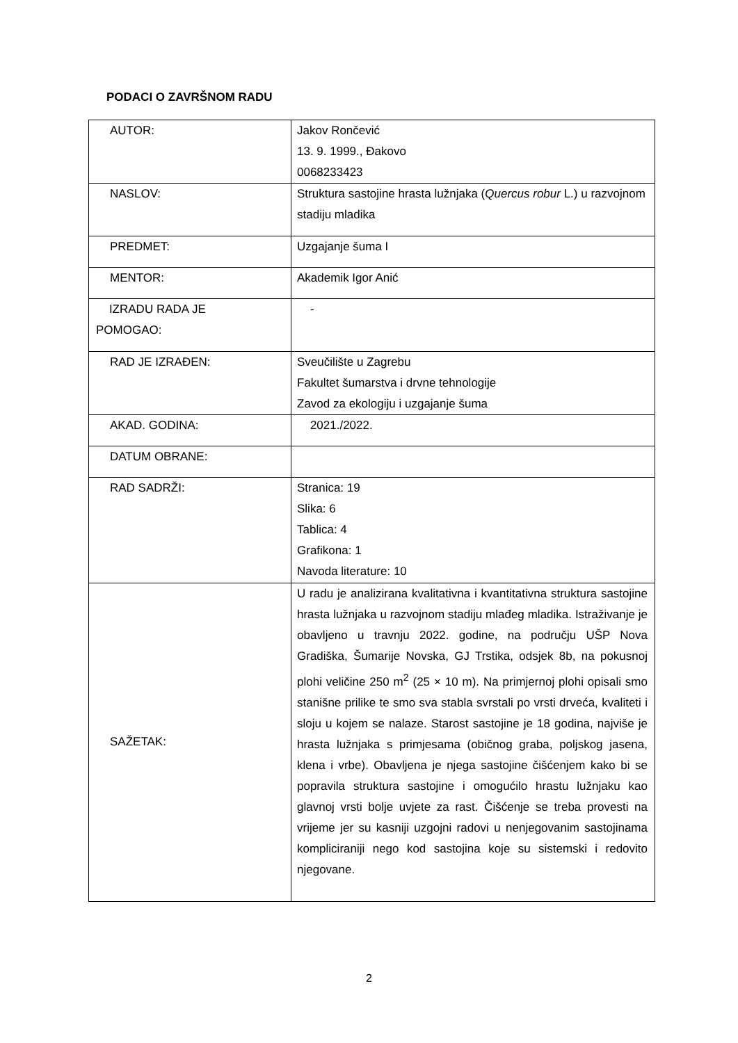PODACI O ZAVRŠNOM RADU
| AUTOR: | Jakov Rončević 13. 9. 1999., Đakovo 0068233423 |
| NASLOV: | Struktura sastojine hrasta lužnjaka ( Quercus robur L.) u razvojnom stadiju mladika |
| PREDMET: | Uzgajanje šuma I |
| MENTOR: | Akademik Igor Anić |
| IZRADU RADA JE POMOGAO: | - |
| RAD JE IZRAĐEN: | Sveučilište u Zagrebu Fakultet šumarstva i drvne tehnologije Zavod za ekologiju i uzgajanje šuma |
| AKAD. GODINA: | 2021./2022. |
| DATUM OBRANE: | |
| RAD SADRŽI: | Stranica: 19 Slika: 6 Tablica: 4 Grafikona: 1 Navoda literature: 10 |
| SAŽETAK: | U radu je analizirana kvalitativna i kvantitativna struktura sastojine hrasta lužnjaka u razvojnom stadiju mlađeg mladika. Istraživanje je obavljeno u travnju 2022. godine, na području UŠP Nova Gradiška, Šumarije Novska, GJ Trstika, odsjek 8b, na pokusnoj plohi veličine 250 m<sup>2</sup> (25 × 10 m). Na primjernoj plohi opisali smo stanišne prilike te smo sva stabla svrstali po vrsti drveća, kvaliteti i sloju u kojem se nalaze. Starost sastojine je 18 godina, najviše je hrasta lužnjaka s primjesama (običnog graba, poljskog jasena, klena i vrbe). Obavljena je njega sastojine čišćenjem kako bi se popravila struktura sastojine i omogućilo hrastu lužnjaku kao glavnoj vrsti bolje uvjete za rast. Čišćenje se treba provesti na vrijeme jer su kasniji uzgojni radovi u nenjegovanim sastojinama kompliciraniji nego kod sastojina koje su sistemski i redovito njegovane. |
2